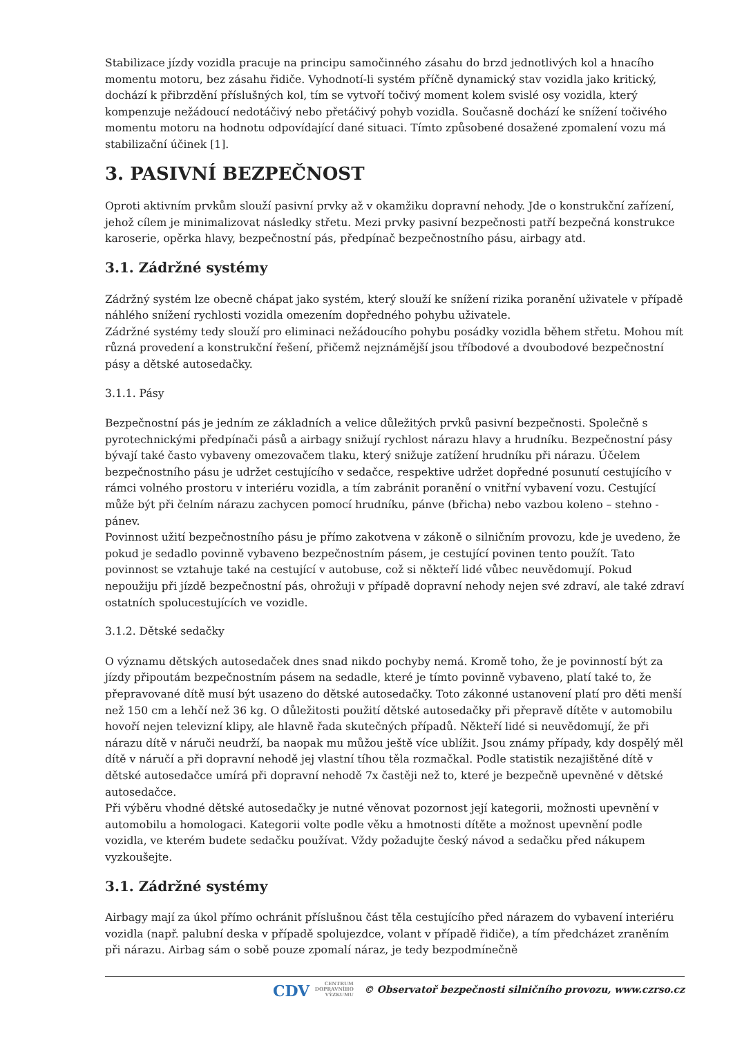Stabilizace jízdy vozidla pracuje na principu samočinného zásahu do brzd jednotlivých kol a hnacího momentu motoru, bez zásahu řidiče. Vyhodnotí-li systém příčně dynamický stav vozidla jako kritický, dochází k přibrzdění příslušných kol, tím se vytvoří točivý moment kolem svislé osy vozidla, který kompenzuje nežádoucí nedotáčivý nebo přetáčivý pohyb vozidla. Současně dochází ke snížení točivého momentu motoru na hodnotu odpovídající dané situaci. Tímto způsobené dosažené zpomalení vozu má stabilizační účinek [1].
3. PASIVNÍ BEZPEČNOST
Oproti aktivním prvkům slouží pasivní prvky až v okamžiku dopravní nehody. Jde o konstrukční zařízení, jehož cílem je minimalizovat následky střetu. Mezi prvky pasivní bezpečnosti patří bezpečná konstrukce karoserie, opěrka hlavy, bezpečnostní pás, předpínač bezpečnostního pásu, airbagy atd.
3.1. Zádržné systémy
Zádržný systém lze obecně chápat jako systém, který slouží ke snížení rizika poranění uživatele v případě náhlého snížení rychlosti vozidla omezením dopředného pohybu uživatele.
Zádržné systémy tedy slouží pro eliminaci nežádoucího pohybu posádky vozidla během střetu. Mohou mít různá provedení a konstrukční řešení, přičemž nejznámější jsou tříbodové a dvoubodové bezpečnostní pásy a dětské autosedačky.
3.1.1. Pásy
Bezpečnostní pás je jedním ze základních a velice důležitých prvků pasivní bezpečnosti. Společně s pyrotechnickými předpínači pásů a airbagy snižují rychlost nárazu hlavy a hrudníku. Bezpečnostní pásy bývají také často vybaveny omezovačem tlaku, který snižuje zatížení hrudníku při nárazu. Účelem bezpečnostního pásu je udržet cestujícího v sedačce, respektive udržet dopředné posunutí cestujícího v rámci volného prostoru v interiéru vozidla, a tím zabránit poranění o vnitřní vybavení vozu. Cestující může být při čelním nárazu zachycen pomocí hrudníku, pánve (břicha) nebo vazbou koleno – stehno - pánev.
Povinnost užití bezpečnostního pásu je přímo zakotvena v zákoně o silničním provozu, kde je uvedeno, že pokud je sedadlo povinně vybaveno bezpečnostním pásem, je cestující povinen tento použít. Tato povinnost se vztahuje také na cestující v autobuse, což si někteří lidé vůbec neuvědomují. Pokud nepoužiju při jízdě bezpečnostní pás, ohrožuji v případě dopravní nehody nejen své zdraví, ale také zdraví ostatních spolucestujících ve vozidle.
3.1.2. Dětské sedačky
O významu dětských autosedaček dnes snad nikdo pochyby nemá. Kromě toho, že je povinností být za jízdy připoutám bezpečnostním pásem na sedadle, které je tímto povinně vybaveno, platí také to, že přepravované dítě musí být usazeno do dětské autosedačky. Toto zákonné ustanovení platí pro děti menší než 150 cm a lehčí než 36 kg. O důležitosti použití dětské autosedačky při přepravě dítěte v automobilu hovoří nejen televizní klipy, ale hlavně řada skutečných případů. Někteří lidé si neuvědomují, že při nárazu dítě v náruči neudrží, ba naopak mu můžou ještě více ublížit. Jsou známy případy, kdy dospělý měl dítě v náručí a při dopravní nehodě jej vlastní tíhou těla rozmačkal. Podle statistik nezajištěné dítě v dětské autosedačce umírá při dopravní nehodě 7x častěji než to, které je bezpečně upevněné v dětské autosedačce.
Při výběru vhodné dětské autosedačky je nutné věnovat pozornost její kategorii, možnosti upevnění v automobilu a homologaci. Kategorii volte podle věku a hmotnosti dítěte a možnost upevnění podle vozidla, ve kterém budete sedačku používat. Vždy požadujte český návod a sedačku před nákupem vyzkoušejte.
3.1. Zádržné systémy
Airbagy mají za úkol přímo ochránit příslušnou část těla cestujícího před nárazem do vybavení interiéru vozidla (např. palubní deska v případě spolujezdce, volant v případě řidiče), a tím předcházet zraněním při nárazu. Airbag sám o sobě pouze zpomalí náraz, je tedy bezpodmínečně
CDV CENTRUM
DOPRAVNÍHO
VÝZKUMU © Observatoř bezpečnosti silničního provozu, www.czrso.cz